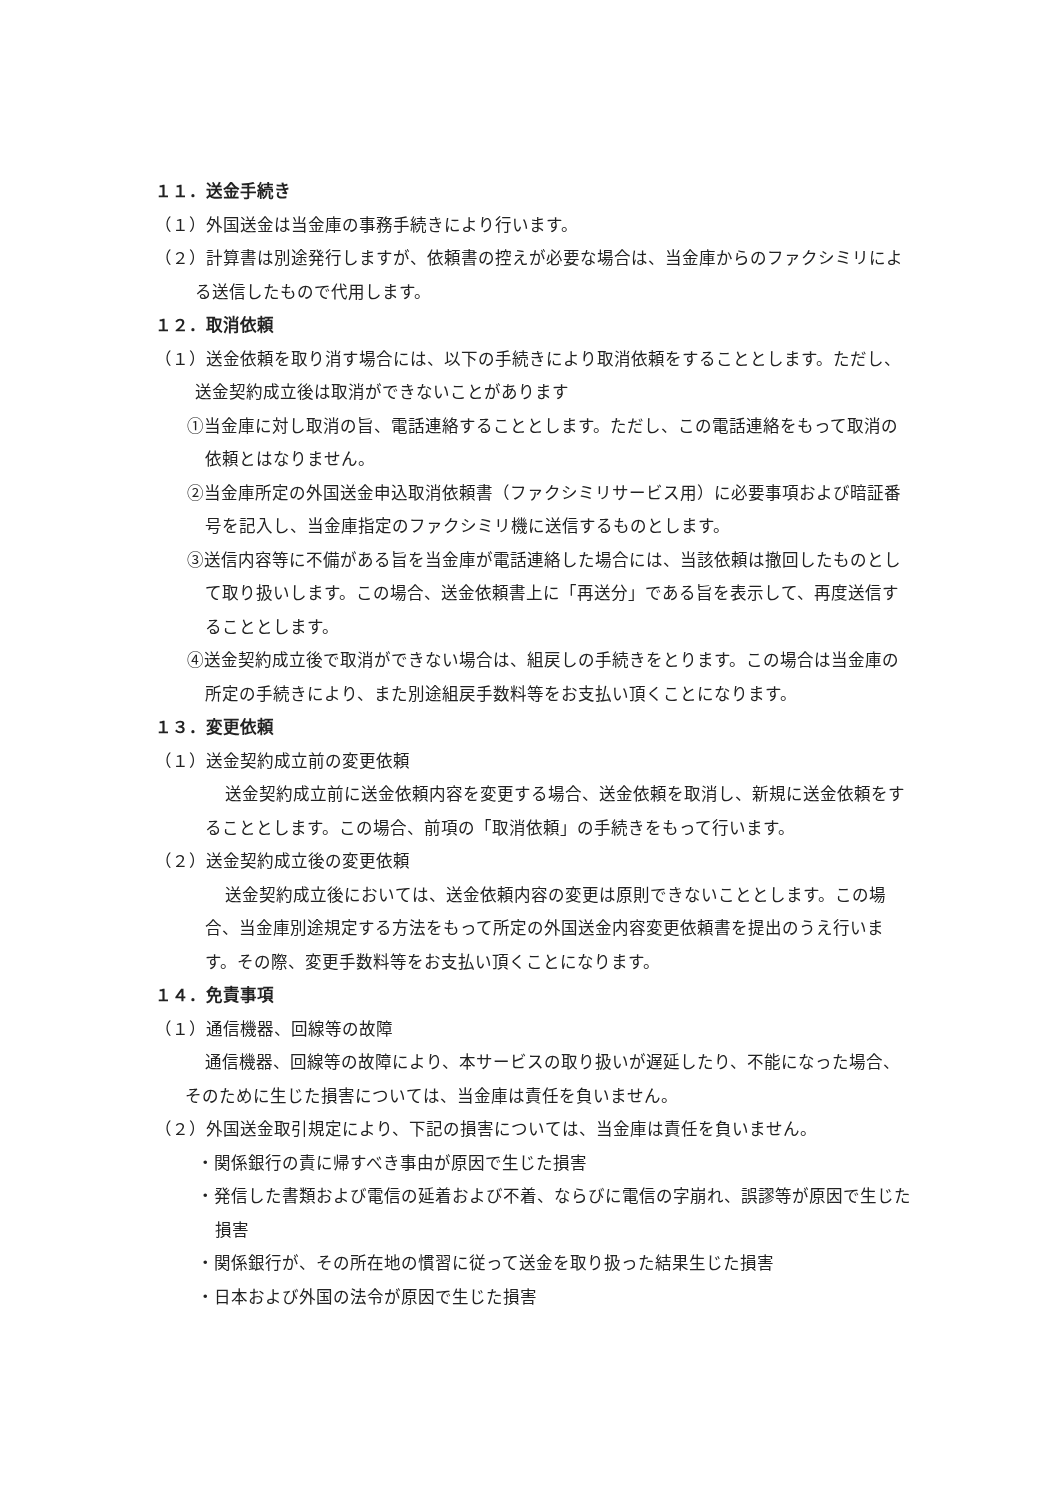１１．送金手続き
（１）外国送金は当金庫の事務手続きにより行います。
（２）計算書は別途発行しますが、依頼書の控えが必要な場合は、当金庫からのファクシミリによる送信したもので代用します。
１２．取消依頼
（１）送金依頼を取り消す場合には、以下の手続きにより取消依頼をすることとします。ただし、送金契約成立後は取消ができないことがあります
①当金庫に対し取消の旨、電話連絡することとします。ただし、この電話連絡をもって取消の依頼とはなりません。
②当金庫所定の外国送金申込取消依頼書（ファクシミリサービス用）に必要事項および暗証番号を記入し、当金庫指定のファクシミリ機に送信するものとします。
③送信内容等に不備がある旨を当金庫が電話連絡した場合には、当該依頼は撤回したものとして取り扱いします。この場合、送金依頼書上に「再送分」である旨を表示して、再度送信することとします。
④送金契約成立後で取消ができない場合は、組戻しの手続きをとります。この場合は当金庫の所定の手続きにより、また別途組戻手数料等をお支払い頂くことになります。
１３．変更依頼
（１）送金契約成立前の変更依頼
送金契約成立前に送金依頼内容を変更する場合、送金依頼を取消し、新規に送金依頼をすることとします。この場合、前項の「取消依頼」の手続きをもって行います。
（２）送金契約成立後の変更依頼
送金契約成立後においては、送金依頼内容の変更は原則できないこととします。この場合、当金庫別途規定する方法をもって所定の外国送金内容変更依頼書を提出のうえ行います。その際、変更手数料等をお支払い頂くことになります。
１４．免責事項
（１）通信機器、回線等の故障
通信機器、回線等の故障により、本サービスの取り扱いが遅延したり、不能になった場合、そのために生じた損害については、当金庫は責任を負いません。
（２）外国送金取引規定により、下記の損害については、当金庫は責任を負いません。
・関係銀行の責に帰すべき事由が原因で生じた損害
・発信した書類および電信の延着および不着、ならびに電信の字崩れ、誤謬等が原因で生じた損害
・関係銀行が、その所在地の慣習に従って送金を取り扱った結果生じた損害
・日本および外国の法令が原因で生じた損害